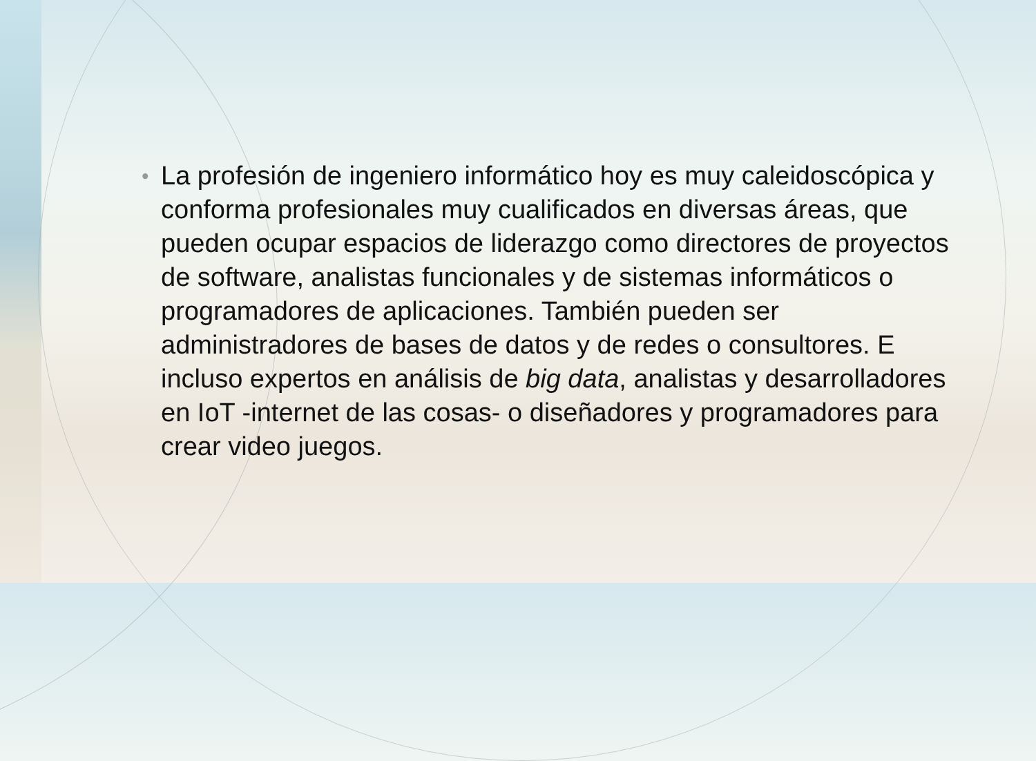• La profesión de ingeniero informático hoy es muy caleidoscópica y conforma profesionales muy cualificados en diversas áreas, que pueden ocupar espacios de liderazgo como directores de proyectos de software, analistas funcionales y de sistemas informáticos o programadores de aplicaciones. También pueden ser administradores de bases de datos y de redes o consultores. E incluso expertos en análisis de big data, analistas y desarrolladores en IoT -internet de las cosas- o diseñadores y programadores para crear video juegos.